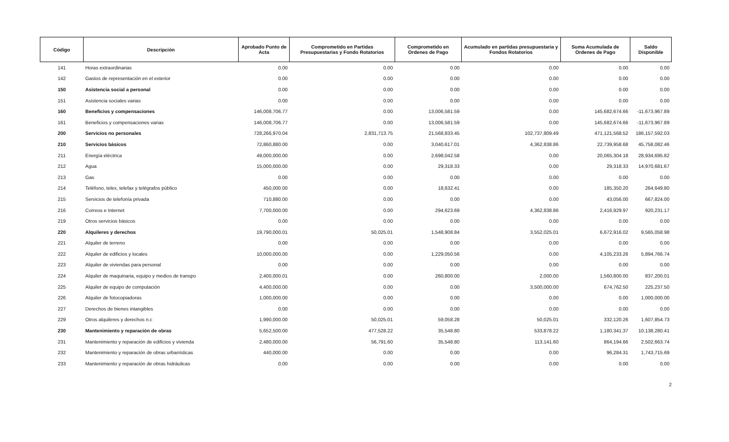| Código | Descripción | Aprobado Punto de Acta | Comprometido en Partidas Presupuestarias y Fondo Rotatorios | Comprometido en Ordenes de Pago | Acumulado en partidas presupuestaria y Fondos Rotatorios | Suma Acumulada de Ordenes de Pago | Saldo Disponible |
| --- | --- | --- | --- | --- | --- | --- | --- |
| 141 | Horas extraordinarias | 0.00 | 0.00 | 0.00 | 0.00 | 0.00 | 0.00 |
| 142 | Gastos de representación en el exterior | 0.00 | 0.00 | 0.00 | 0.00 | 0.00 | 0.00 |
| 150 | Asistencia social a personal | 0.00 | 0.00 | 0.00 | 0.00 | 0.00 | 0.00 |
| 151 | Asistencia sociales varias | 0.00 | 0.00 | 0.00 | 0.00 | 0.00 | 0.00 |
| 160 | Beneficios y compensaciones | 146,008,706.77 | 0.00 | 13,006,581.59 | 0.00 | 145,682,674.66 | -11,673,967.89 |
| 161 | Beneficios y compensaciones varias | 146,008,706.77 | 0.00 | 13,006,581.59 | 0.00 | 145,682,674.66 | -11,673,967.89 |
| 200 | Servicios no personales | 728,266,970.04 | 2,831,713.75 | 21,568,833.45 | 102,737,809.49 | 471,121,568.52 | 186,157,592.03 |
| 210 | Servicios básicos | 72,860,880.00 | 0.00 | 3,040,617.01 | 4,362,838.86 | 22,739,958.68 | 45,758,082.46 |
| 211 | Energía eléctrica | 49,000,000.00 | 0.00 | 2,698,042.58 | 0.00 | 20,065,304.18 | 28,934,695.82 |
| 212 | Agua | 15,000,000.00 | 0.00 | 29,318.33 | 0.00 | 29,318.33 | 14,970,681.67 |
| 213 | Gas | 0.00 | 0.00 | 0.00 | 0.00 | 0.00 | 0.00 |
| 214 | Teléfono, telex, telefax y telégrafos público | 450,000.00 | 0.00 | 18,632.41 | 0.00 | 185,350.20 | 264,649.80 |
| 215 | Servicios de telefonía privada | 710,880.00 | 0.00 | 0.00 | 0.00 | 43,056.00 | 667,824.00 |
| 216 | Correos e Internet | 7,700,000.00 | 0.00 | 294,623.69 | 4,362,838.86 | 2,416,929.97 | 920,231.17 |
| 219 | Otros servicios básicos | 0.00 | 0.00 | 0.00 | 0.00 | 0.00 | 0.00 |
| 220 | Alquileres y derechos | 19,790,000.01 | 50,025.01 | 1,548,908.84 | 3,552,025.01 | 6,672,916.02 | 9,565,058.98 |
| 221 | Alquiler de terreno | 0.00 | 0.00 | 0.00 | 0.00 | 0.00 | 0.00 |
| 222 | Alquiler de edificios y locales | 10,000,000.00 | 0.00 | 1,229,050.56 | 0.00 | 4,105,233.26 | 5,894,766.74 |
| 223 | Alquiler de viviendas para personal | 0.00 | 0.00 | 0.00 | 0.00 | 0.00 | 0.00 |
| 224 | Alquiler de maquinaria, equipo y medios de transpo | 2,400,000.01 | 0.00 | 260,800.00 | 2,000.00 | 1,560,800.00 | 837,200.01 |
| 225 | Alquiler de equipo de computación | 4,400,000.00 | 0.00 | 0.00 | 3,500,000.00 | 674,762.50 | 225,237.50 |
| 226 | Alquiler de fotocopiadoras | 1,000,000.00 | 0.00 | 0.00 | 0.00 | 0.00 | 1,000,000.00 |
| 227 | Derechos de bienes intangibles | 0.00 | 0.00 | 0.00 | 0.00 | 0.00 | 0.00 |
| 229 | Otros alquileres y derechos n.c | 1,990,000.00 | 50,025.01 | 59,058.28 | 50,025.01 | 332,120.26 | 1,607,854.73 |
| 230 | Mantenimiento y reparación de obras | 5,652,500.00 | 477,528.22 | 35,548.80 | 533,878.22 | 1,180,341.37 | 10,138,280.41 |
| 231 | Mantenimiento y reparación de edificios y vivienda | 2,480,000.00 | 56,791.60 | 35,548.80 | 113,141.60 | 864,194.66 | 2,502,663.74 |
| 232 | Mantenimiento y reparación de obras urbanísticas | 440,000.00 | 0.00 | 0.00 | 0.00 | 96,284.31 | 1,743,715.69 |
| 233 | Mantenimiento y reparación de obras hidráulicas | 0.00 | 0.00 | 0.00 | 0.00 | 0.00 | 0.00 |
2